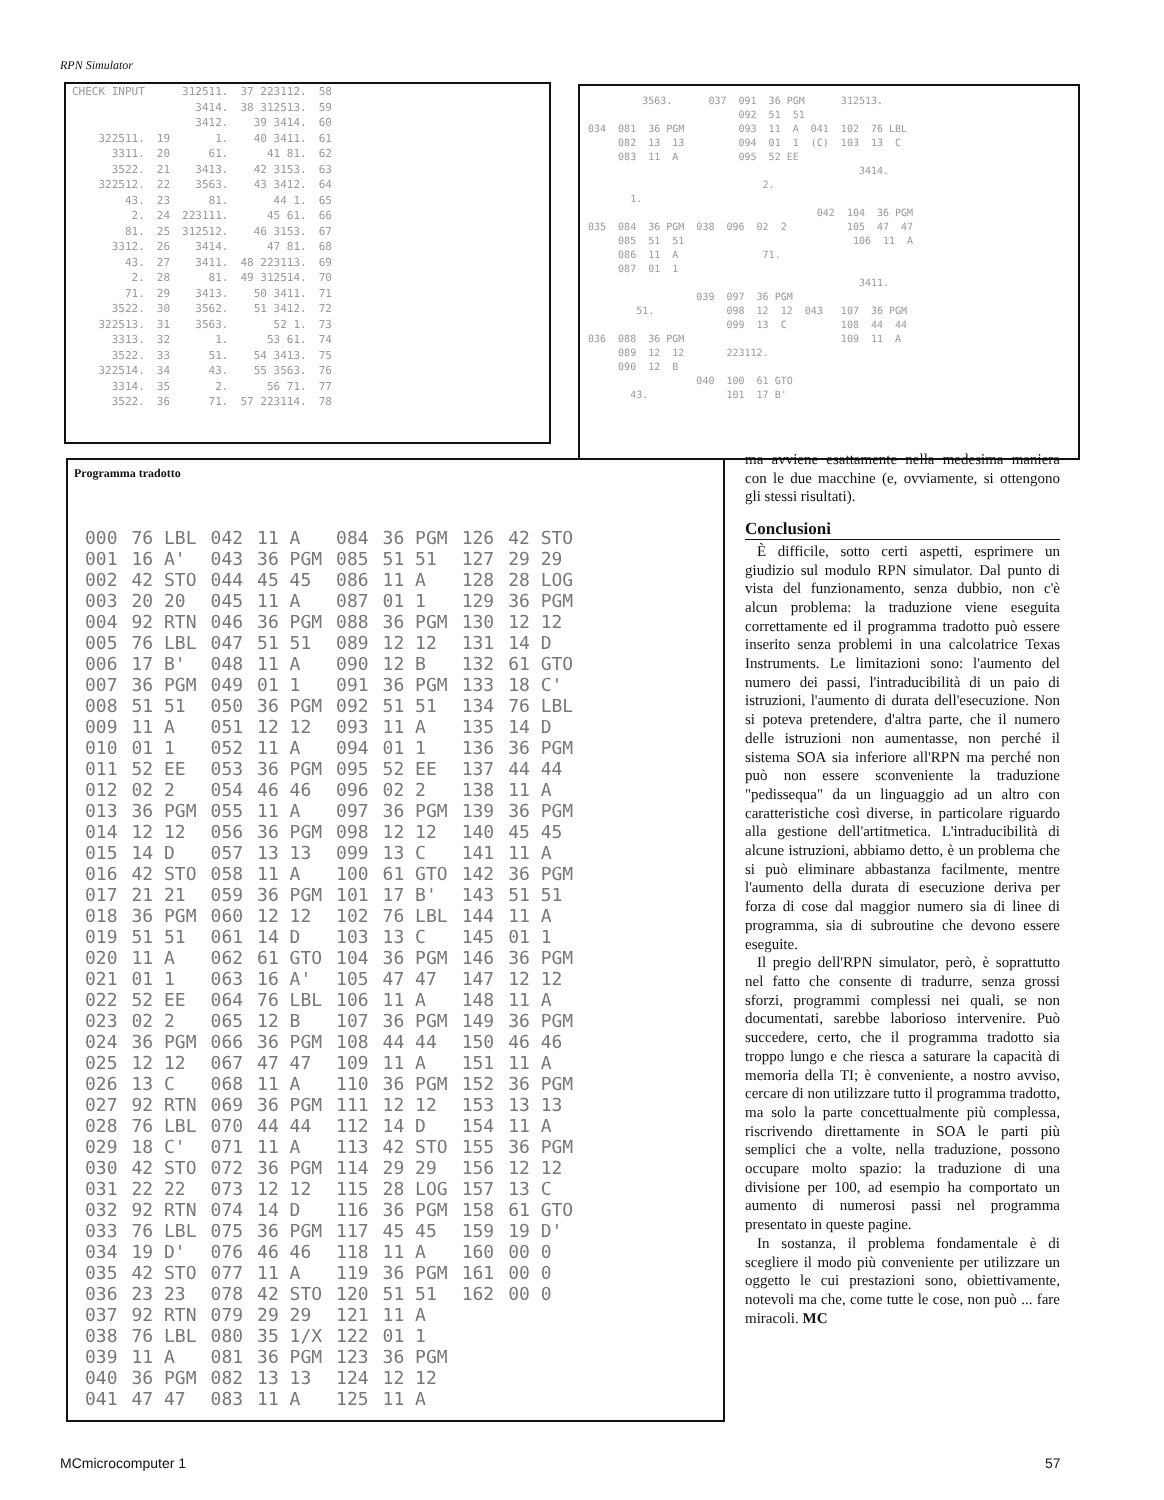RPN Simulator
| CHECK INPUT | | 312511. | 37 223112. | 58 |
| | | 3414. | 38 312513. | 59 |
| | | 3412. | 39 3414. | 60 |
| 322511. | 19 | 1. | 40 3411. | 61 |
| 3311. | 20 | 61. | 41 81. | 62 |
| 3522. | 21 | 3413. | 42 3153. | 63 |
| 322512. | 22 | 3563. | 43 3412. | 64 |
| 43. | 23 | 81. | 44 1. | 65 |
| 2. | 24 | 223111. | 45 61. | 66 |
| 81. | 25 | 312512. | 46 3153. | 67 |
| 3312. | 26 | 3414. | 47 81. | 68 |
| 43. | 27 | 3411. | 48 223113. | 69 |
| 2. | 28 | 81. | 49 312514. | 70 |
| 71. | 29 | 3413. | 50 3411. | 71 |
| 3522. | 30 | 3562. | 51 3412. | 72 |
| 322513. | 31 | 3563. | 52 1. | 73 |
| 3313. | 32 | 1. | 53 61. | 74 |
| 3522. | 33 | 51. | 54 3413. | 75 |
| 322514. | 34 | 43. | 55 3563. | 76 |
| 3314. | 35 | 2. | 56 71. | 77 |
| 3522. | 36 | 71. | 57 223114. | 78 |
3563. 037 091 36 PGM 312513. 092 51 51 034 081 36 PGM 093 11 A 041 102 76 LBL 082 13 13 094 01 1 (C) 103 13 C 083 11 A 095 52 EE 3414. 2. 1. 042 104 36 PGM 035 084 36 PGM 038 096 02 2 105 47 47 085 51 51 106 11 A 086 11 A 71. 087 01 1 3411. 039 097 36 PGM 51. 098 12 12 043 107 36 PGM 099 13 C 108 44 44 036 088 36 PGM 109 11 A 089 12 12 223112. 090 12 B 040 100 61 GTO 43. 101 17 B'
Programma tradotto
| 000 | 76 LBL | 042 | 11 A | 084 | 36 PGM | 126 | 42 STO |
| 001 | 16 A' | 043 | 36 PGM | 085 | 51 51 | 127 | 29 29 |
| 002 | 42 STO | 044 | 45 45 | 086 | 11 A | 128 | 28 LOG |
| 003 | 20 20 | 045 | 11 A | 087 | 01 1 | 129 | 36 PGM |
| 004 | 92 RTN | 046 | 36 PGM | 088 | 36 PGM | 130 | 12 12 |
| 005 | 76 LBL | 047 | 51 51 | 089 | 12 12 | 131 | 14 D |
| 006 | 17 B' | 048 | 11 A | 090 | 12 B | 132 | 61 GTO |
| 007 | 36 PGM | 049 | 01 1 | 091 | 36 PGM | 133 | 18 C' |
| 008 | 51 51 | 050 | 36 PGM | 092 | 51 51 | 134 | 76 LBL |
| 009 | 11 A | 051 | 12 12 | 093 | 11 A | 135 | 14 D |
| 010 | 01 1 | 052 | 11 A | 094 | 01 1 | 136 | 36 PGM |
| 011 | 52 EE | 053 | 36 PGM | 095 | 52 EE | 137 | 44 44 |
| 012 | 02 2 | 054 | 46 46 | 096 | 02 2 | 138 | 11 A |
| 013 | 36 PGM | 055 | 11 A | 097 | 36 PGM | 139 | 36 PGM |
| 014 | 12 12 | 056 | 36 PGM | 098 | 12 12 | 140 | 45 45 |
| 015 | 14 D | 057 | 13 13 | 099 | 13 C | 141 | 11 A |
| 016 | 42 STO | 058 | 11 A | 100 | 61 GTO | 142 | 36 PGM |
| 017 | 21 21 | 059 | 36 PGM | 101 | 17 B' | 143 | 51 51 |
| 018 | 36 PGM | 060 | 12 12 | 102 | 76 LBL | 144 | 11 A |
| 019 | 51 51 | 061 | 14 D | 103 | 13 C | 145 | 01 1 |
| 020 | 11 A | 062 | 61 GTO | 104 | 36 PGM | 146 | 36 PGM |
| 021 | 01 1 | 063 | 16 A' | 105 | 47 47 | 147 | 12 12 |
| 022 | 52 EE | 064 | 76 LBL | 106 | 11 A | 148 | 11 A |
| 023 | 02 2 | 065 | 12 B | 107 | 36 PGM | 149 | 36 PGM |
| 024 | 36 PGM | 066 | 36 PGM | 108 | 44 44 | 150 | 46 46 |
| 025 | 12 12 | 067 | 47 47 | 109 | 11 A | 151 | 11 A |
| 026 | 13 C | 068 | 11 A | 110 | 36 PGM | 152 | 36 PGM |
| 027 | 92 RTN | 069 | 36 PGM | 111 | 12 12 | 153 | 13 13 |
| 028 | 76 LBL | 070 | 44 44 | 112 | 14 D | 154 | 11 A |
| 029 | 18 C' | 071 | 11 A | 113 | 42 STO | 155 | 36 PGM |
| 030 | 42 STO | 072 | 36 PGM | 114 | 29 29 | 156 | 12 12 |
| 031 | 22 22 | 073 | 12 12 | 115 | 28 LOG | 157 | 13 C |
| 032 | 92 RTN | 074 | 14 D | 116 | 36 PGM | 158 | 61 GTO |
| 033 | 76 LBL | 075 | 36 PGM | 117 | 45 45 | 159 | 19 D' |
| 034 | 19 D' | 076 | 46 46 | 118 | 11 A | 160 | 00 0 |
| 035 | 42 STO | 077 | 11 A | 119 | 36 PGM | 161 | 00 0 |
| 036 | 23 23 | 078 | 42 STO | 120 | 51 51 | 162 | 00 0 |
| 037 | 92 RTN | 079 | 29 29 | 121 | 11 A | | |
| 038 | 76 LBL | 080 | 35 1/X | 122 | 01 1 | | |
| 039 | 11 A | 081 | 36 PGM | 123 | 36 PGM | | |
| 040 | 36 PGM | 082 | 13 13 | 124 | 12 12 | | |
| 041 | 47 47 | 083 | 11 A | 125 | 11 A | | |
ma avviene esattamente nella medesima maniera con le due macchine (e, ovviamente, si ottengono gli stessi risultati).
Conclusioni
È difficile, sotto certi aspetti, esprimere un giudizio sul modulo RPN simulator. Dal punto di vista del funzionamento, senza dubbio, non c'è alcun problema: la traduzione viene eseguita correttamente ed il programma tradotto può essere inserito senza problemi in una calcolatrice Texas Instruments. Le limitazioni sono: l'aumento del numero dei passi, l'intraducibilità di un paio di istruzioni, l'aumento di durata dell'esecuzione. Non si poteva pretendere, d'altra parte, che il numero delle istruzioni non aumentasse, non perché il sistema SOA sia inferiore all'RPN ma perché non può non essere sconveniente la traduzione "pedissequa" da un linguaggio ad un altro con caratteristiche così diverse, in particolare riguardo alla gestione dell'artitmetica. L'intraducibilità di alcune istruzioni, abbiamo detto, è un problema che si può eliminare abbastanza facilmente, mentre l'aumento della durata di esecuzione deriva per forza di cose dal maggior numero sia di linee di programma, sia di subroutine che devono essere eseguite.
Il pregio dell'RPN simulator, però, è soprattutto nel fatto che consente di tradurre, senza grossi sforzi, programmi complessi nei quali, se non documentati, sarebbe laborioso intervenire. Può succedere, certo, che il programma tradotto sia troppo lungo e che riesca a saturare la capacità di memoria della TI; è conveniente, a nostro avviso, cercare di non utilizzare tutto il programma tradotto, ma solo la parte concettualmente più complessa, riscrivendo direttamente in SOA le parti più semplici che a volte, nella traduzione, possono occupare molto spazio: la traduzione di una divisione per 100, ad esempio ha comportato un aumento di numerosi passi nel programma presentato in queste pagine.
In sostanza, il problema fondamentale è di scegliere il modo più conveniente per utilizzare un oggetto le cui prestazioni sono, obiettivamente, notevoli ma che, come tutte le cose, non può ... fare miracoli. MC
MCmicrocomputer 1 57